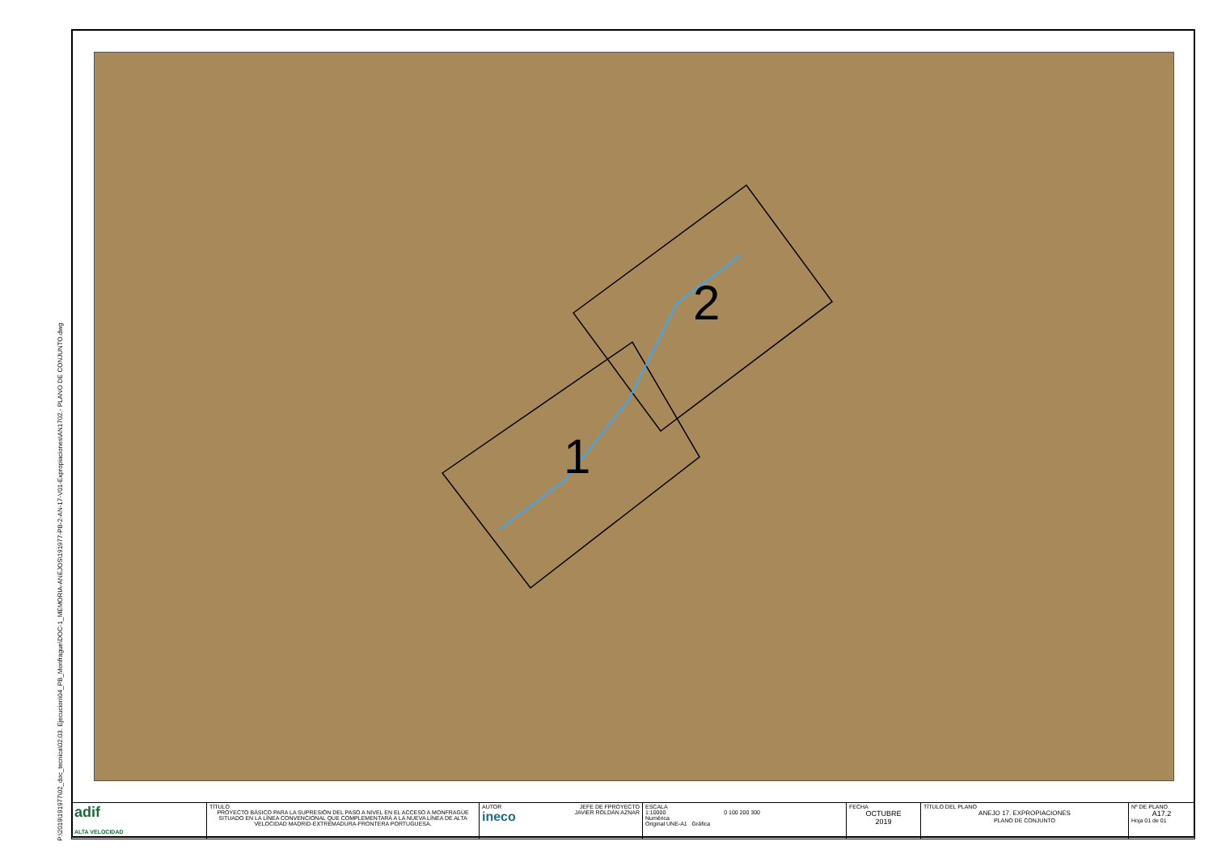P:\2019\191977\02_doc_tecnica\02.03. Ejecucion\04_PB_Monfrague\DOC-1_MEMORIA-ANEJOS\191977-PB-2-AN-17-V01-Expropiaciones\AN1702.- PLANO DE CONJUNTO.dwg
1
2
| adif ALTA VELOCIDAD | TÍTULO PROYECTO BÁSICO PARA LA SUPRESIÓN DEL PASO A NIVEL EN EL ACCESO A MONFRAGÜE SITUADO EN LA LÍNEA CONVENCIONAL QUE COMPLEMENTARÁ A LA NUEVA LÍNEA DE ALTA VELOCIDAD MADRID-EXTREMADURA-FRONTERA PORTUGUESA. | AUTOR JEFE DE FPROYECTO ineco JAVIER ROLDÁN AZNAR | ESCALA 1:10000 0 100 200 300 Numérica Original UNE-A1 Gráfica | FECHA OCTUBRE 2019 | TÍTULO DEL PLANO ANEJO 17. EXPROPIACIONES PLANO DE CONJUNTO | Nº DE PLANO A17.2 Hoja 01 de 01 |